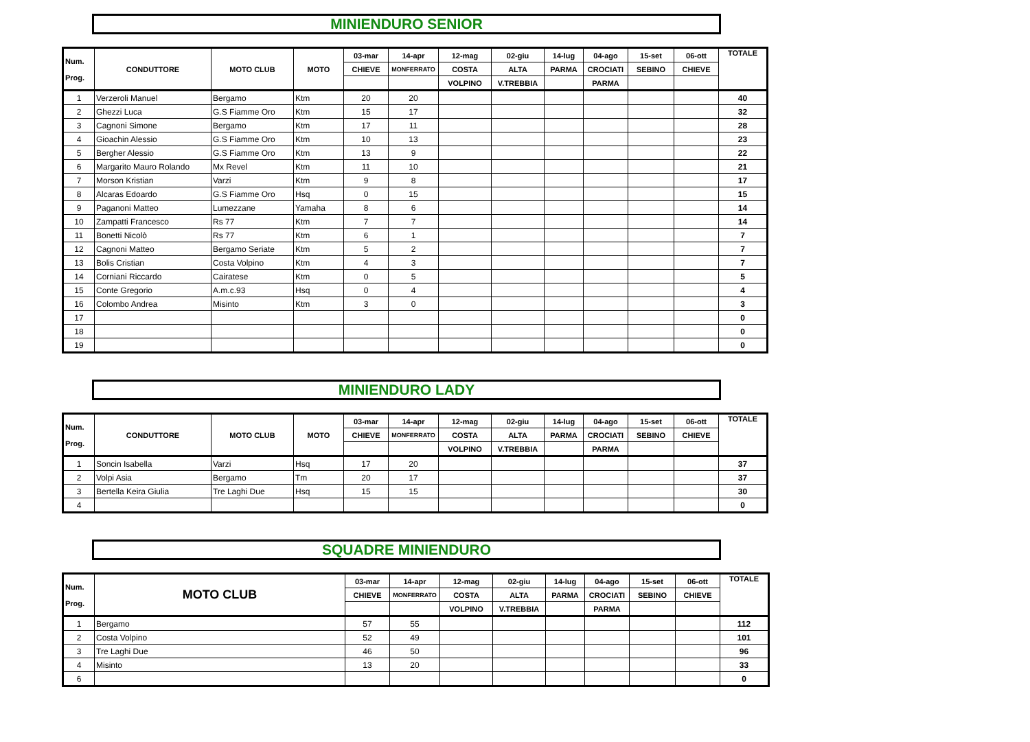MINIENDURO SENIOR
| Num. Prog. | CONDUTTORE | MOTO CLUB | MOTO | 03-mar | 14-apr | 12-mag | 02-giu | 14-lug | 04-ago | 15-set | 06-ott | TOTALE |
| --- | --- | --- | --- | --- | --- | --- | --- | --- | --- | --- | --- | --- |
| | | | | CHIEVE | MONFERRATO | COSTA | ALTA | PARMA | CROCIATI | SEBINO | CHIEVE | |
| | | | | | | VOLPINO | V.TREBBIA | | PARMA | | | |
| 1 | Verzeroli Manuel | Bergamo | Ktm | 20 | 20 | | | | | | | 40 |
| 2 | Ghezzi Luca | G.S Fiamme Oro | Ktm | 15 | 17 | | | | | | | 32 |
| 3 | Cagnoni Simone | Bergamo | Ktm | 17 | 11 | | | | | | | 28 |
| 4 | Gioachin Alessio | G.S Fiamme Oro | Ktm | 10 | 13 | | | | | | | 23 |
| 5 | Bergher Alessio | G.S Fiamme Oro | Ktm | 13 | 9 | | | | | | | 22 |
| 6 | Margarito Mauro Rolando | Mx Revel | Ktm | 11 | 10 | | | | | | | 21 |
| 7 | Morson Kristian | Varzi | Ktm | 9 | 8 | | | | | | | 17 |
| 8 | Alcaras Edoardo | G.S Fiamme Oro | Hsq | 0 | 15 | | | | | | | 15 |
| 9 | Paganoni Matteo | Lumezzane | Yamaha | 8 | 6 | | | | | | | 14 |
| 10 | Zampatti Francesco | Rs 77 | Ktm | 7 | 7 | | | | | | | 14 |
| 11 | Bonetti Nicolò | Rs 77 | Ktm | 6 | 1 | | | | | | | 7 |
| 12 | Cagnoni Matteo | Bergamo Seriate | Ktm | 5 | 2 | | | | | | | 7 |
| 13 | Bolis Cristian | Costa Volpino | Ktm | 4 | 3 | | | | | | | 7 |
| 14 | Corniani Riccardo | Cairatese | Ktm | 0 | 5 | | | | | | | 5 |
| 15 | Conte Gregorio | A.m.c.93 | Hsq | 0 | 4 | | | | | | | 4 |
| 16 | Colombo Andrea | Misinto | Ktm | 3 | 0 | | | | | | | 3 |
| 17 | | | | | | | | | | | | 0 |
| 18 | | | | | | | | | | | | 0 |
| 19 | | | | | | | | | | | | 0 |
MINIENDURO LADY
| Num. Prog. | CONDUTTORE | MOTO CLUB | MOTO | 03-mar | 14-apr | 12-mag | 02-giu | 14-lug | 04-ago | 15-set | 06-ott | TOTALE |
| --- | --- | --- | --- | --- | --- | --- | --- | --- | --- | --- | --- | --- |
| | | | | CHIEVE | MONFERRATO | COSTA | ALTA | PARMA | CROCIATI | SEBINO | CHIEVE | |
| | | | | | | VOLPINO | V.TREBBIA | | PARMA | | | |
| 1 | Soncin Isabella | Varzi | Hsq | 17 | 20 | | | | | | | 37 |
| 2 | Volpi Asia | Bergamo | Tm | 20 | 17 | | | | | | | 37 |
| 3 | Bertella Keira Giulia | Tre Laghi Due | Hsq | 15 | 15 | | | | | | | 30 |
| 4 | | | | | | | | | | | | 0 |
SQUADRE MINIENDURO
| Num. Prog. | MOTO CLUB | 03-mar | 14-apr | 12-mag | 02-giu | 14-lug | 04-ago | 15-set | 06-ott | TOTALE |
| --- | --- | --- | --- | --- | --- | --- | --- | --- | --- | --- |
| | | CHIEVE | MONFERRATO | COSTA | ALTA | PARMA | CROCIATI | SEBINO | CHIEVE | |
| | | | | VOLPINO | V.TREBBIA | | PARMA | | | |
| 1 | Bergamo | 57 | 55 | | | | | | | 112 |
| 2 | Costa Volpino | 52 | 49 | | | | | | | 101 |
| 3 | Tre Laghi Due | 46 | 50 | | | | | | | 96 |
| 4 | Misinto | 13 | 20 | | | | | | | 33 |
| 6 | | | | | | | | | | 0 |